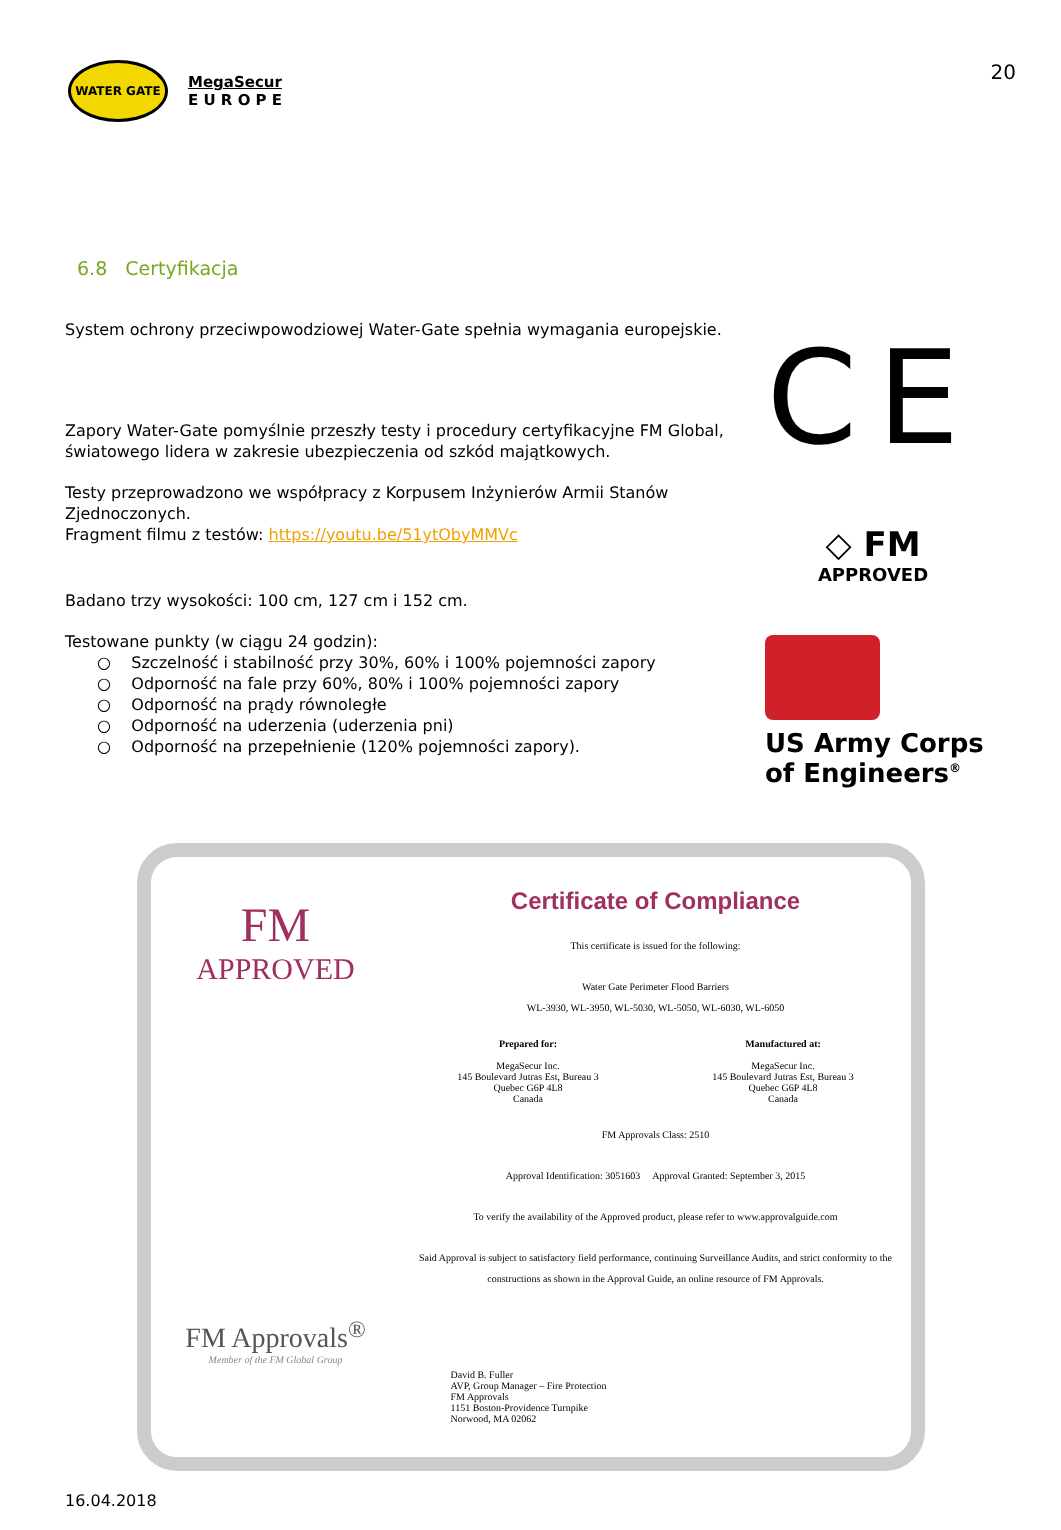WATER GATE
MegaSecur
E U R O P E
20
6.8 Certyfikacja
System ochrony przeciwpowodziowej Water-Gate spełnia wymagania europejskie.
Zapory Water-Gate pomyślnie przeszły testy i procedury certyfikacyjne FM Global, światowego lidera w zakresie ubezpieczenia od szkód majątkowych.
Testy przeprowadzono we współpracy z Korpusem Inżynierów Armii Stanów Zjednoczonych.
Fragment filmu z testów: https://youtu.be/51ytObyMMVc
Badano trzy wysokości: 100 cm, 127 cm i 152 cm.
Testowane punkty (w ciągu 24 godzin):
○ Szczelność i stabilność przy 30%, 60% i 100% pojemności zapory
○ Odporność na fale przy 60%, 80% i 100% pojemności zapory
○ Odporność na prądy równoległe
○ Odporność na uderzenia (uderzenia pni)
○ Odporność na przepełnienie (120% pojemności zapory).
CE
◇ FM
APPROVED
US Army Corps
of Engineers<sup>®</sup>
FM
APPROVED
FM Approvals<sup>®</sup>
Member of the FM Global Group
Certificate of Compliance
This certificate is issued for the following:
Water Gate Perimeter Flood Barriers
WL-3930, WL-3950, WL-5030, WL-5050, WL-6030, WL-6050
Prepared for:
MegaSecur Inc.
145 Boulevard Jutras Est, Bureau 3
Quebec G6P 4L8
Canada
Manufactured at:
MegaSecur Inc.
145 Boulevard Jutras Est, Bureau 3
Quebec G6P 4L8
Canada
FM Approvals Class: 2510
Approval Identification: 3051603 Approval Granted: September 3, 2015
To verify the availability of the Approved product, please refer to www.approvalguide.com
Said Approval is subject to satisfactory field performance, continuing Surveillance Audits, and strict conformity to the constructions as shown in the Approval Guide, an online resource of FM Approvals.
David B. Fuller
AVP, Group Manager – Fire Protection
FM Approvals
1151 Boston-Providence Turnpike
Norwood, MA 02062
16.04.2018